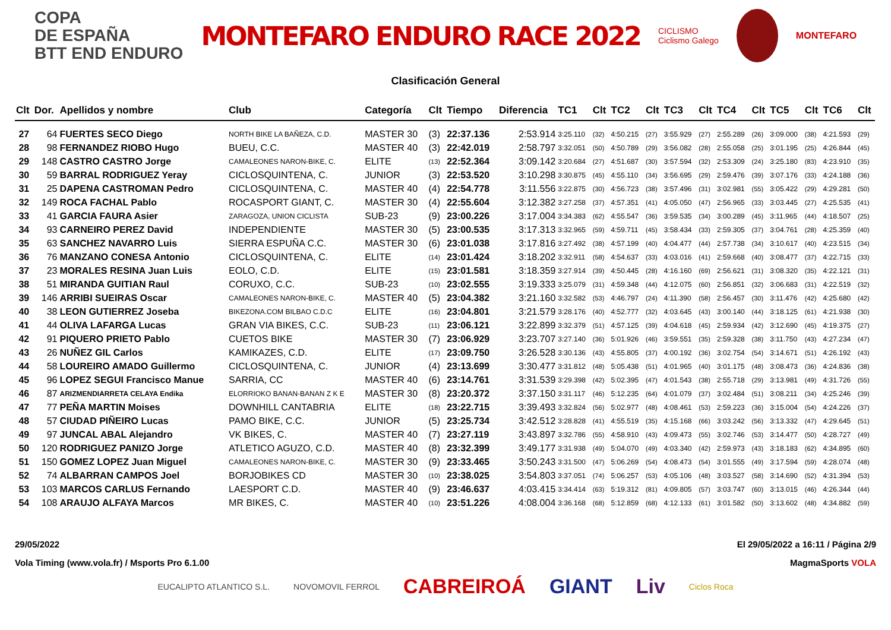COPA
DE ESPAÑA
BTT END ENDURO
MONTEFARO ENDURO RACE 2022
CICLISMO
Ciclismo Galego
MONTEFARO
Clasificación General
| Clt | Dor. | Apellidos y nombre | Club | Categoría | Clt | Tiempo | Diferencia | TC1 | Clt | TC2 | Clt | TC3 | Clt | TC4 | Clt | TC5 | Clt | TC6 | Clt |
| --- | --- | --- | --- | --- | --- | --- | --- | --- | --- | --- | --- | --- | --- | --- | --- | --- | --- | --- | --- |
| 27 | 64 | FUERTES SECO Diego | NORTH BIKE LA BAÑEZA, C.D. | MASTER 30 | (3) | 22:37.136 | 2:53.914 | 3:25.110 | (32) | 4:50.215 | (27) | 3:55.929 | (27) | 2:55.289 | (26) | 3:09.000 | (38) | 4:21.593 | (29) |
| 28 | 98 | FERNANDEZ RIOBO Hugo | BUEU, C.C. | MASTER 40 | (3) | 22:42.019 | 2:58.797 | 3:32.051 | (50) | 4:50.789 | (29) | 3:56.082 | (28) | 2:55.058 | (25) | 3:01.195 | (25) | 4:26.844 | (45) |
| 29 | 148 | CASTRO CASTRO Jorge | CAMALEONES NARON-BIKE, C. | ELITE | (13) | 22:52.364 | 3:09.142 | 3:20.684 | (27) | 4:51.687 | (30) | 3:57.594 | (32) | 2:53.309 | (24) | 3:25.180 | (83) | 4:23.910 | (35) |
| 30 | 59 | BARRAL RODRIGUEZ Yeray | CICLOSQUINTENA, C. | JUNIOR | (3) | 22:53.520 | 3:10.298 | 3:30.875 | (45) | 4:55.110 | (34) | 3:56.695 | (29) | 2:59.476 | (39) | 3:07.176 | (33) | 4:24.188 | (36) |
| 31 | 25 | DAPENA CASTROMAN Pedro | CICLOSQUINTENA, C. | MASTER 40 | (4) | 22:54.778 | 3:11.556 | 3:22.875 | (30) | 4:56.723 | (38) | 3:57.496 | (31) | 3:02.981 | (55) | 3:05.422 | (29) | 4:29.281 | (50) |
| 32 | 149 | ROCA FACHAL Pablo | ROCASPORT GIANT, C. | MASTER 30 | (4) | 22:55.604 | 3:12.382 | 3:27.258 | (37) | 4:57.351 | (41) | 4:05.050 | (47) | 2:56.965 | (33) | 3:03.445 | (27) | 4:25.535 | (41) |
| 33 | 41 | GARCIA FAURA Asier | ZARAGOZA, UNION CICLISTA | SUB-23 | (9) | 23:00.226 | 3:17.004 | 3:34.383 | (62) | 4:55.547 | (36) | 3:59.535 | (34) | 3:00.289 | (45) | 3:11.965 | (44) | 4:18.507 | (25) |
| 34 | 93 | CARNEIRO PEREZ David | INDEPENDIENTE | MASTER 30 | (5) | 23:00.535 | 3:17.313 | 3:32.965 | (59) | 4:59.711 | (45) | 3:58.434 | (33) | 2:59.305 | (37) | 3:04.761 | (28) | 4:25.359 | (40) |
| 35 | 63 | SANCHEZ NAVARRO Luis | SIERRA ESPUÑA C.C. | MASTER 30 | (6) | 23:01.038 | 3:17.816 | 3:27.492 | (38) | 4:57.199 | (40) | 4:04.477 | (44) | 2:57.738 | (34) | 3:10.617 | (40) | 4:23.515 | (34) |
| 36 | 76 | MANZANO CONESA Antonio | CICLOSQUINTENA, C. | ELITE | (14) | 23:01.424 | 3:18.202 | 3:32.911 | (58) | 4:54.637 | (33) | 4:03.016 | (41) | 2:59.668 | (40) | 3:08.477 | (37) | 4:22.715 | (33) |
| 37 | 23 | MORALES RESINA Juan Luis | EOLO, C.D. | ELITE | (15) | 23:01.581 | 3:18.359 | 3:27.914 | (39) | 4:50.445 | (28) | 4:16.160 | (69) | 2:56.621 | (31) | 3:08.320 | (35) | 4:22.121 | (31) |
| 38 | 51 | MIRANDA GUITIAN Raul | CORUXO, C.C. | SUB-23 | (10) | 23:02.555 | 3:19.333 | 3:25.079 | (31) | 4:59.348 | (44) | 4:12.075 | (60) | 2:56.851 | (32) | 3:06.683 | (31) | 4:22.519 | (32) |
| 39 | 146 | ARRIBI SUEIRAS Oscar | CAMALEONES NARON-BIKE, C. | MASTER 40 | (5) | 23:04.382 | 3:21.160 | 3:32.582 | (53) | 4:46.797 | (24) | 4:11.390 | (58) | 2:56.457 | (30) | 3:11.476 | (42) | 4:25.680 | (42) |
| 40 | 38 | LEON GUTIERREZ Joseba | BIKEZONA.COM BILBAO C.D.C | ELITE | (16) | 23:04.801 | 3:21.579 | 3:28.176 | (40) | 4:52.777 | (32) | 4:03.645 | (43) | 3:00.140 | (44) | 3:18.125 | (61) | 4:21.938 | (30) |
| 41 | 44 | OLIVA LAFARGA Lucas | GRAN VIA BIKES, C.C. | SUB-23 | (11) | 23:06.121 | 3:22.899 | 3:32.379 | (51) | 4:57.125 | (39) | 4:04.618 | (45) | 2:59.934 | (42) | 3:12.690 | (45) | 4:19.375 | (27) |
| 42 | 91 | PIQUERO PRIETO Pablo | CUETOS BIKE | MASTER 30 | (7) | 23:06.929 | 3:23.707 | 3:27.140 | (36) | 5:01.926 | (46) | 3:59.551 | (35) | 2:59.328 | (38) | 3:11.750 | (43) | 4:27.234 | (47) |
| 43 | 26 | NUÑEZ GIL Carlos | KAMIKAZES, C.D. | ELITE | (17) | 23:09.750 | 3:26.528 | 3:30.136 | (43) | 4:55.805 | (37) | 4:00.192 | (36) | 3:02.754 | (54) | 3:14.671 | (51) | 4:26.192 | (43) |
| 44 | 58 | LOUREIRO AMADO Guillermo | CICLOSQUINTENA, C. | JUNIOR | (4) | 23:13.699 | 3:30.477 | 3:31.812 | (48) | 5:05.438 | (51) | 4:01.965 | (40) | 3:01.175 | (48) | 3:08.473 | (36) | 4:24.836 | (38) |
| 45 | 96 | LOPEZ SEGUI Francisco Manue | SARRIA, CC | MASTER 40 | (6) | 23:14.761 | 3:31.539 | 3:29.398 | (42) | 5:02.395 | (47) | 4:01.543 | (38) | 2:55.718 | (29) | 3:13.981 | (49) | 4:31.726 | (55) |
| 46 | 87 | ARIZMENDIARRETA CELAYA Endika | ELORRIOKO BANAN-BANAN Z K E | MASTER 30 | (8) | 23:20.372 | 3:37.150 | 3:31.117 | (46) | 5:12.235 | (64) | 4:01.079 | (37) | 3:02.484 | (51) | 3:08.211 | (34) | 4:25.246 | (39) |
| 47 | 77 | PEÑA MARTIN Moises | DOWNHILL CANTABRIA | ELITE | (18) | 23:22.715 | 3:39.493 | 3:32.824 | (56) | 5:02.977 | (48) | 4:08.461 | (53) | 2:59.223 | (36) | 3:15.004 | (54) | 4:24.226 | (37) |
| 48 | 57 | CIUDAD PIÑEIRO Lucas | PAMO BIKE, C.C. | JUNIOR | (5) | 23:25.734 | 3:42.512 | 3:28.828 | (41) | 4:55.519 | (35) | 4:15.168 | (66) | 3:03.242 | (56) | 3:13.332 | (47) | 4:29.645 | (51) |
| 49 | 97 | JUNCAL ABAL Alejandro | VK BIKES, C. | MASTER 40 | (7) | 23:27.119 | 3:43.897 | 3:32.786 | (55) | 4:58.910 | (43) | 4:09.473 | (55) | 3:02.746 | (53) | 3:14.477 | (50) | 4:28.727 | (49) |
| 50 | 120 | RODRIGUEZ PANIZO Jorge | ATLETICO AGUZO, C.D. | MASTER 40 | (8) | 23:32.399 | 3:49.177 | 3:31.938 | (49) | 5:04.070 | (49) | 4:03.340 | (42) | 2:59.973 | (43) | 3:18.183 | (62) | 4:34.895 | (60) |
| 51 | 150 | GOMEZ LOPEZ Juan Miguel | CAMALEONES NARON-BIKE, C. | MASTER 30 | (9) | 23:33.465 | 3:50.243 | 3:31.500 | (47) | 5:06.269 | (54) | 4:08.473 | (54) | 3:01.555 | (49) | 3:17.594 | (59) | 4:28.074 | (48) |
| 52 | 74 | ALBARRAN CAMPOS Joel | BORJOBIKES CD | MASTER 30 | (10) | 23:38.025 | 3:54.803 | 3:37.051 | (74) | 5:06.257 | (53) | 4:05.106 | (48) | 3:03.527 | (58) | 3:14.690 | (52) | 4:31.394 | (53) |
| 53 | 103 | MARCOS CARLUS Fernando | LAESPORT C.D. | MASTER 40 | (9) | 23:46.637 | 4:03.415 | 3:34.414 | (63) | 5:19.312 | (81) | 4:09.805 | (57) | 3:03.747 | (60) | 3:13.015 | (46) | 4:26.344 | (44) |
| 54 | 108 | ARAUJO ALFAYA Marcos | MR BIKES, C. | MASTER 40 | (10) | 23:51.226 | 4:08.004 | 3:36.168 | (68) | 5:12.859 | (68) | 4:12.133 | (61) | 3:01.582 | (50) | 3:13.602 | (48) | 4:34.882 | (59) |
29/05/2022 El 29/05/2022 a 16:11 / Página 2/9
Vola Timing (www.vola.fr) / Msports Pro 6.1.00 MagmaSports VOLA
EUCALIPTO ATLANTICO S.L. NOVOMOVIL FERROL CABREIROÁ GIANT Liv Ciclos Roca